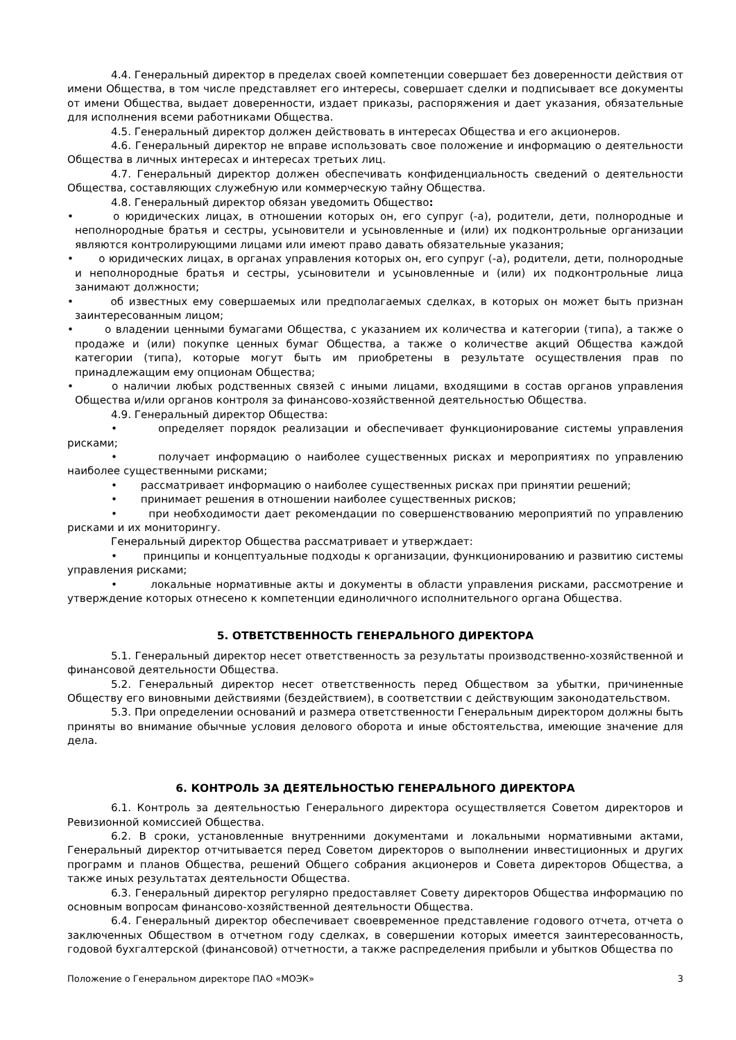4.4. Генеральный директор в пределах своей компетенции совершает без доверенности действия от имени Общества, в том числе представляет его интересы, совершает сделки и подписывает все документы от имени Общества, выдает доверенности, издает приказы, распоряжения и дает указания, обязательные для исполнения всеми работниками Общества.
4.5. Генеральный директор должен действовать в интересах Общества и его акционеров.
4.6. Генеральный директор не вправе использовать свое положение и информацию о деятельности Общества в личных интересах и интересах третьих лиц.
4.7. Генеральный директор должен обеспечивать конфиденциальность сведений о деятельности Общества, составляющих служебную или коммерческую тайну Общества.
4.8. Генеральный директор обязан уведомить Общество:
• о юридических лицах, в отношении которых он, его супруг (-а), родители, дети, полнородные и неполнородные братья и сестры, усыновители и усыновленные и (или) их подконтрольные организации являются контролирующими лицами или имеют право давать обязательные указания;
• о юридических лицах, в органах управления которых он, его супруг (-а), родители, дети, полнородные и неполнородные братья и сестры, усыновители и усыновленные и (или) их подконтрольные лица занимают должности;
• об известных ему совершаемых или предполагаемых сделках, в которых он может быть признан заинтересованным лицом;
• о владении ценными бумагами Общества, с указанием их количества и категории (типа), а также о продаже и (или) покупке ценных бумаг Общества, а также о количестве акций Общества каждой категории (типа), которые могут быть им приобретены в результате осуществления прав по принадлежащим ему опционам Общества;
• о наличии любых родственных связей с иными лицами, входящими в состав органов управления Общества и/или органов контроля за финансово-хозяйственной деятельностью Общества.
4.9. Генеральный директор Общества:
• определяет порядок реализации и обеспечивает функционирование системы управления рисками;
• получает информацию о наиболее существенных рисках и мероприятиях по управлению наиболее существенными рисками;
• рассматривает информацию о наиболее существенных рисках при принятии решений;
• принимает решения в отношении наиболее существенных рисков;
• при необходимости дает рекомендации по совершенствованию мероприятий по управлению рисками и их мониторингу.
Генеральный директор Общества рассматривает и утверждает:
• принципы и концептуальные подходы к организации, функционированию и развитию системы управления рисками;
• локальные нормативные акты и документы в области управления рисками, рассмотрение и утверждение которых отнесено к компетенции единоличного исполнительного органа Общества.
5. ОТВЕТСТВЕННОСТЬ ГЕНЕРАЛЬНОГО ДИРЕКТОРА
5.1. Генеральный директор несет ответственность за результаты производственно-хозяйственной и финансовой деятельности Общества.
5.2. Генеральный директор несет ответственность перед Обществом за убытки, причиненные Обществу его виновными действиями (бездействием), в соответствии с действующим законодательством.
5.3. При определении оснований и размера ответственности Генеральным директором должны быть приняты во внимание обычные условия делового оборота и иные обстоятельства, имеющие значение для дела.
6. КОНТРОЛЬ ЗА ДЕЯТЕЛЬНОСТЬЮ ГЕНЕРАЛЬНОГО ДИРЕКТОРА
6.1. Контроль за деятельностью Генерального директора осуществляется Советом директоров и Ревизионной комиссией Общества.
6.2. В сроки, установленные внутренними документами и локальными нормативными актами, Генеральный директор отчитывается перед Советом директоров о выполнении инвестиционных и других программ и планов Общества, решений Общего собрания акционеров и Совета директоров Общества, а также иных результатах деятельности Общества.
6.3. Генеральный директор регулярно предоставляет Совету директоров Общества информацию по основным вопросам финансово-хозяйственной деятельности Общества.
6.4. Генеральный директор обеспечивает своевременное представление годового отчета, отчета о заключенных Обществом в отчетном году сделках, в совершении которых имеется заинтересованность, годовой бухгалтерской (финансовой) отчетности, а также распределения прибыли и убытков Общества по
Положение о Генеральном директоре ПАО «МОЭК» 3